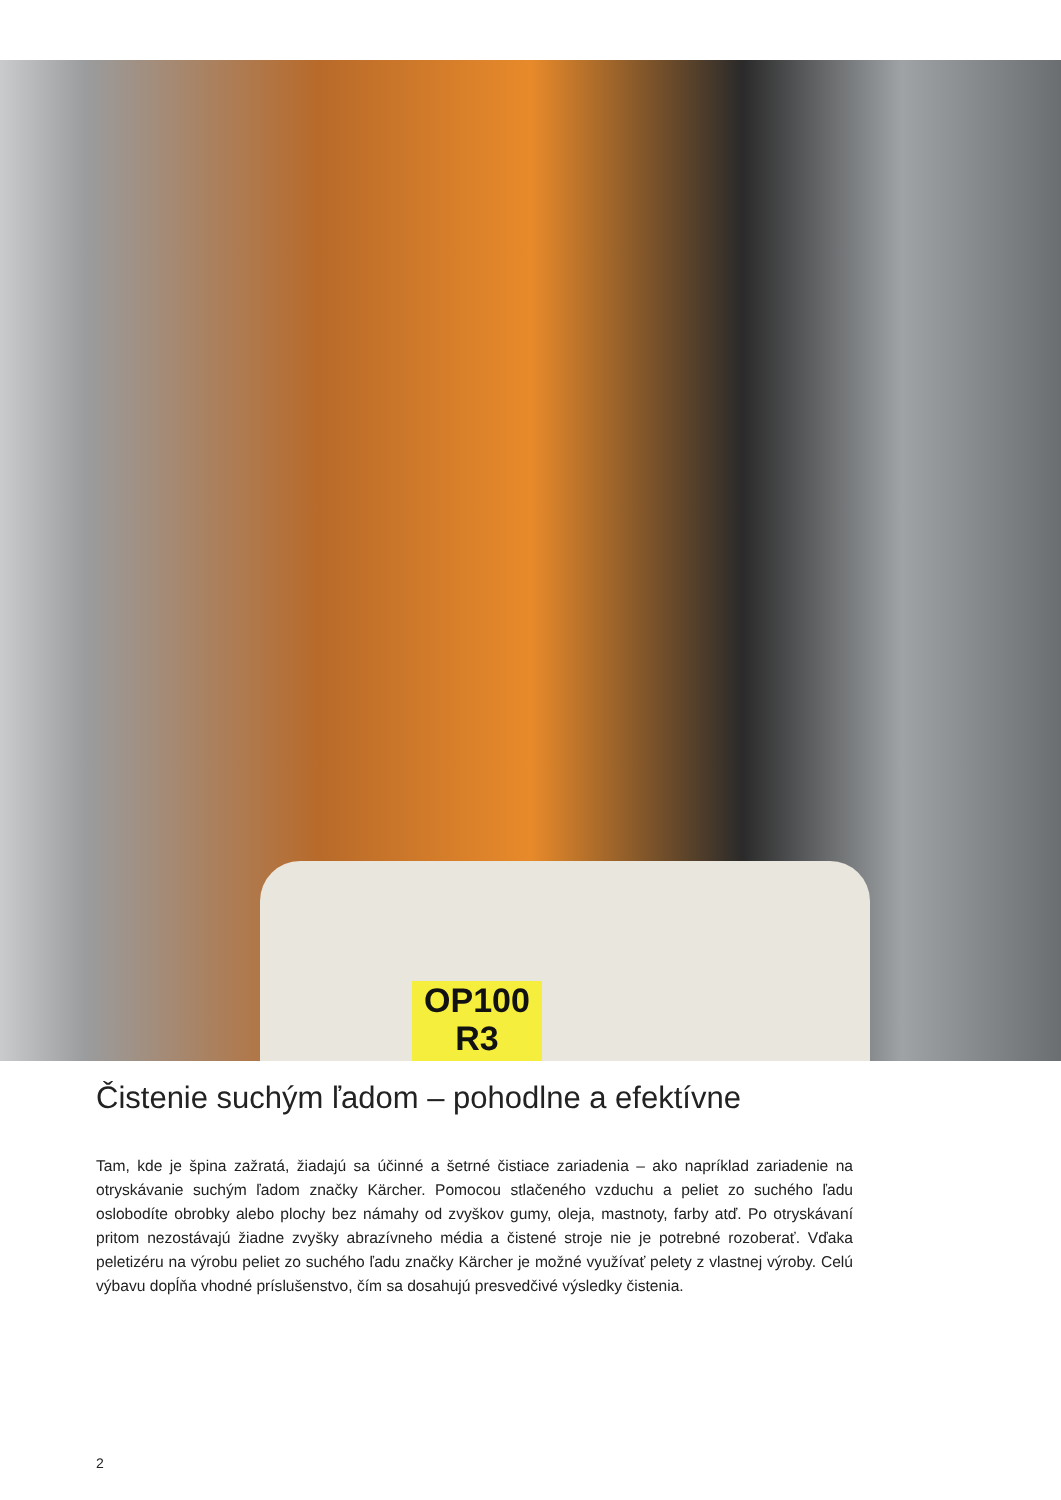OP100
R3
Čistenie suchým ľadom – pohodlne a efektívne
Tam, kde je špina zažratá, žiadajú sa účinné a šetrné čistiace zariadenia – ako napríklad zariadenie na otryskávanie suchým ľadom značky Kärcher. Pomocou stlačeného vzduchu a peliet zo suchého ľadu oslobodíte obrobky alebo plochy bez námahy od zvyškov gumy, oleja, mastnoty, farby atď. Po otryskávaní pritom nezostávajú žiadne zvyšky abrazívneho média a čistené stroje nie je potrebné rozoberať. Vďaka peletizéru na výrobu peliet zo suchého ľadu značky Kärcher je možné využívať pelety z vlastnej výroby. Celú výbavu dopĺňa vhodné príslušenstvo, čím sa dosahujú presvedčivé výsledky čistenia.
2